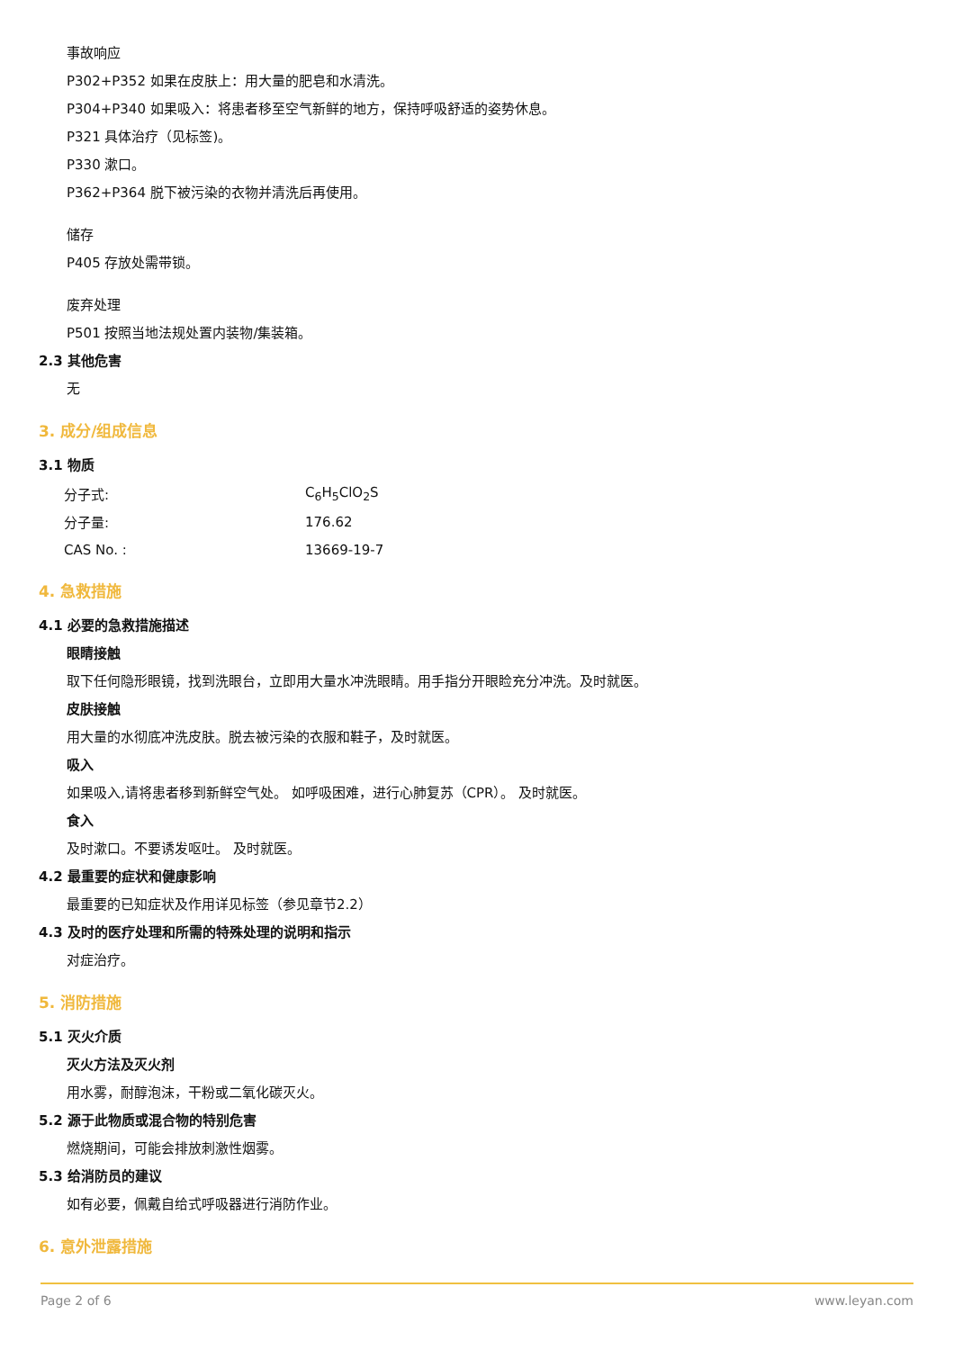事故响应
P302+P352 如果在皮肤上：用大量的肥皂和水清洗。
P304+P340 如果吸入：将患者移至空气新鲜的地方，保持呼吸舒适的姿势休息。
P321 具体治疗（见标签)。
P330 漱口。
P362+P364 脱下被污染的衣物并清洗后再使用。
储存
P405 存放处需带锁。
废弃处理
P501 按照当地法规处置内装物/集装箱。
2.3 其他危害
无
3. 成分/组成信息
3.1 物质
| 分子式: | C<sub>6</sub>H<sub>5</sub>ClO<sub>2</sub>S |
| 分子量: | 176.62 |
| CAS No. : | 13669-19-7 |
4. 急救措施
4.1 必要的急救措施描述
眼睛接触
取下任何隐形眼镜，找到洗眼台，立即用大量水冲洗眼睛。用手指分开眼睑充分冲洗。及时就医。
皮肤接触
用大量的水彻底冲洗皮肤。脱去被污染的衣服和鞋子，及时就医。
吸入
如果吸入,请将患者移到新鲜空气处。 如呼吸困难，进行心肺复苏（CPR）。 及时就医。
食入
及时漱口。不要诱发呕吐。 及时就医。
4.2 最重要的症状和健康影响
最重要的已知症状及作用详见标签（参见章节2.2）
4.3 及时的医疗处理和所需的特殊处理的说明和指示
对症治疗。
5. 消防措施
5.1 灭火介质
灭火方法及灭火剂
用水雾，耐醇泡沫，干粉或二氧化碳灭火。
5.2 源于此物质或混合物的特别危害
燃烧期间，可能会排放刺激性烟雾。
5.3 给消防员的建议
如有必要，佩戴自给式呼吸器进行消防作业。
6. 意外泄露措施
Page 2 of 6 www.leyan.com